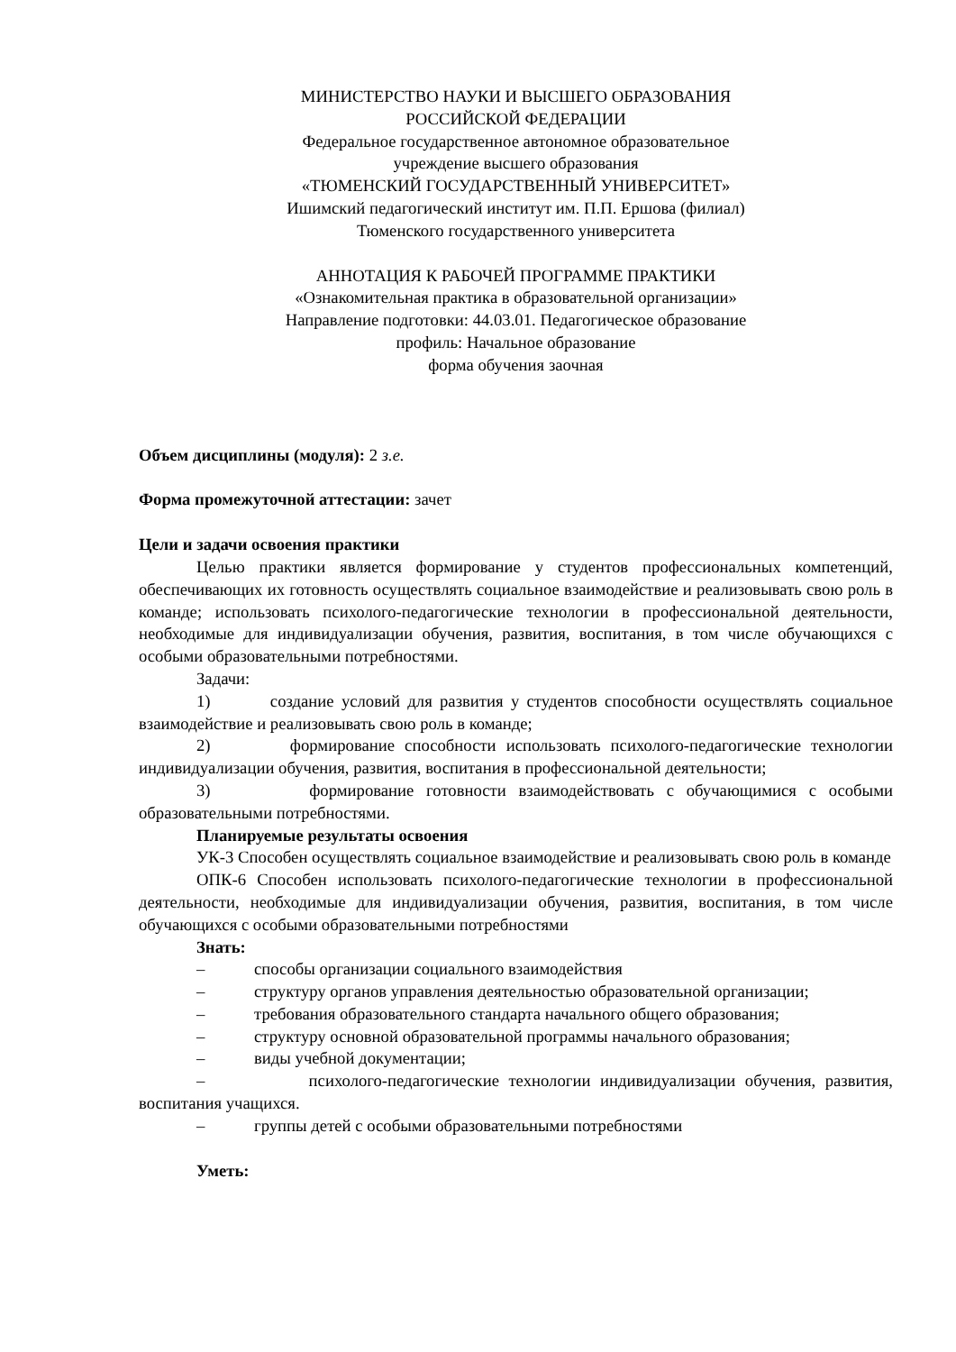МИНИСТЕРСТВО НАУКИ И ВЫСШЕГО ОБРАЗОВАНИЯ
РОССИЙСКОЙ ФЕДЕРАЦИИ
Федеральное государственное автономное образовательное
учреждение высшего образования
«ТЮМЕНСКИЙ ГОСУДАРСТВЕННЫЙ УНИВЕРСИТЕТ»
Ишимский педагогический институт им. П.П. Ершова (филиал)
Тюменского государственного университета
АННОТАЦИЯ К РАБОЧЕЙ ПРОГРАММЕ ПРАКТИКИ
«Ознакомительная практика в образовательной организации»
Направление подготовки: 44.03.01. Педагогическое образование
профиль: Начальное образование
форма обучения заочная
Объем дисциплины (модуля): 2 з.е.
Форма промежуточной аттестации: зачет
Цели и задачи освоения практики
Целью практики является формирование у студентов профессиональных компетенций, обеспечивающих их готовность осуществлять социальное взаимодействие и реализовывать свою роль в команде; использовать психолого-педагогические технологии в профессиональной деятельности, необходимые для индивидуализации обучения, развития, воспитания, в том числе обучающихся с особыми образовательными потребностями.
Задачи:
1) создание условий для развития у студентов способности осуществлять социальное взаимодействие и реализовывать свою роль в команде;
2) формирование способности использовать психолого-педагогические технологии индивидуализации обучения, развития, воспитания в профессиональной деятельности;
3) формирование готовности взаимодействовать с обучающимися с особыми образовательными потребностями.
Планируемые результаты освоения
УК-3 Способен осуществлять социальное взаимодействие и реализовывать свою роль в команде
ОПК-6 Способен использовать психолого-педагогические технологии в профессиональной деятельности, необходимые для индивидуализации обучения, развития, воспитания, в том числе обучающихся с особыми образовательными потребностями
Знать:
– способы организации социального взаимодействия
– структуру органов управления деятельностью образовательной организации;
– требования образовательного стандарта начального общего образования;
– структуру основной образовательной программы начального образования;
– виды учебной документации;
– психолого-педагогические технологии индивидуализации обучения, развития, воспитания учащихся.
– группы детей с особыми образовательными потребностями
Уметь: